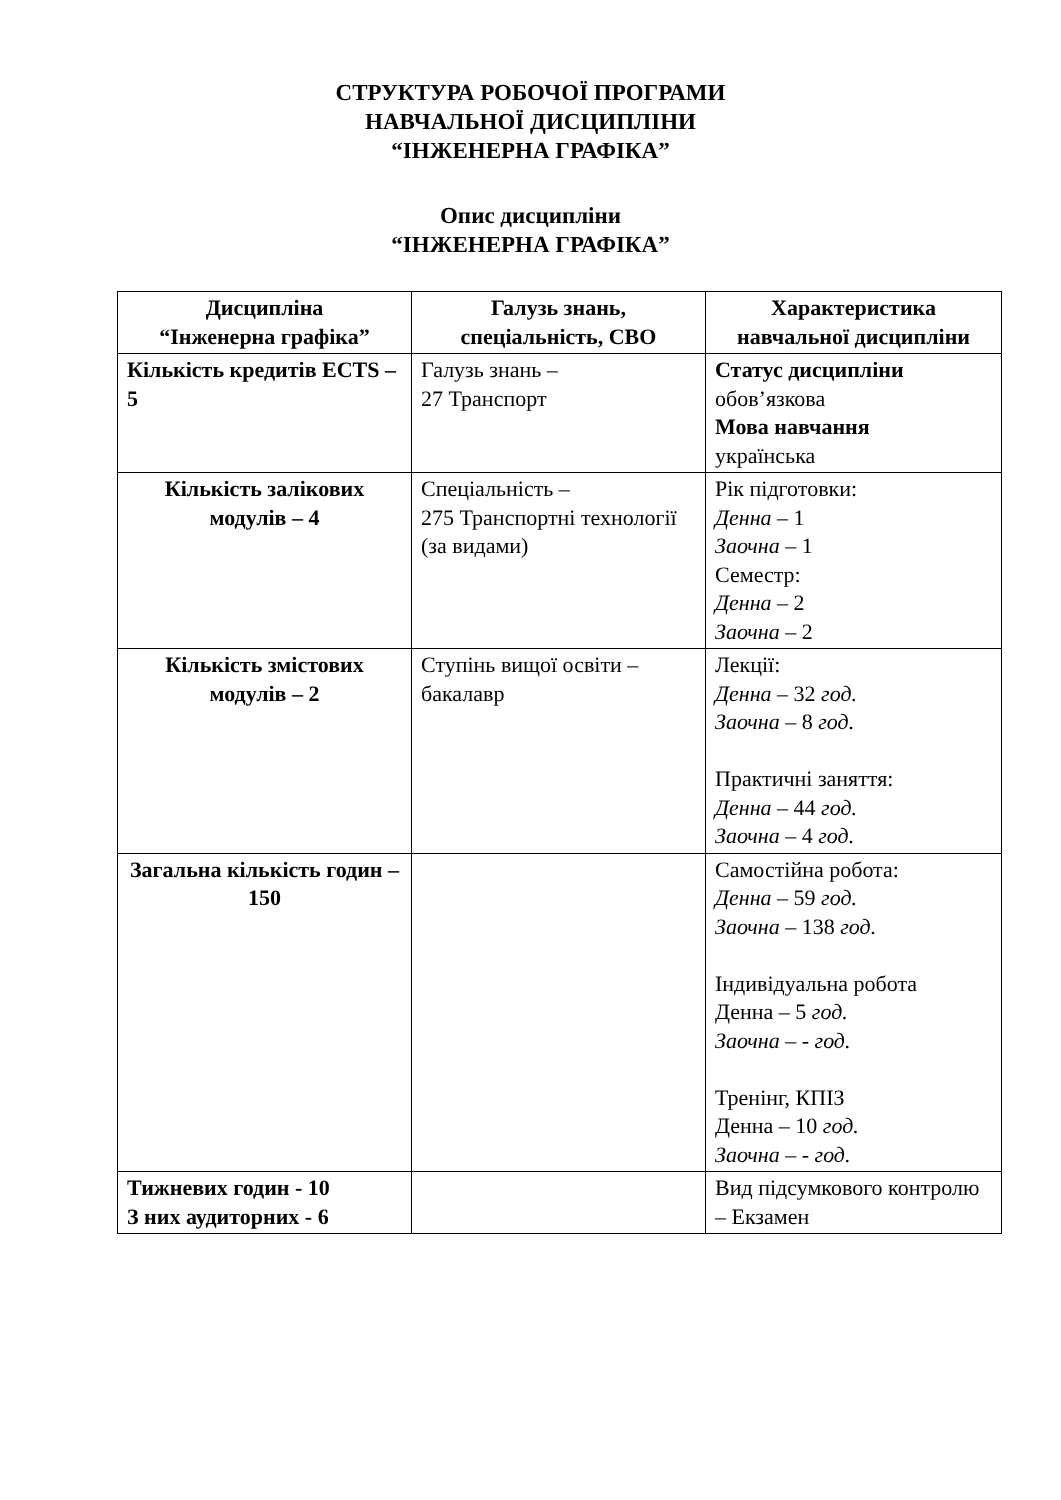СТРУКТУРА РОБОЧОЇ ПРОГРАМИ
НАВЧАЛЬНОЇ ДИСЦИПЛІНИ
“ІНЖЕНЕРНА ГРАФІКА”
Опис дисципліни
“ІНЖЕНЕРНА ГРАФІКА”
| Дисципліна “Інженерна графіка” | Галузь знань, спеціальність, СВО | Характеристика навчальної дисципліни |
| --- | --- | --- |
| Кількість кредитів ECTS – 5 | Галузь знань – 27 Транспорт | Статус дисципліни обов’язкова Мова навчання українська |
| Кількість залікових модулів – 4 | Спеціальність – 275 Транспортні технології (за видами) | Рік підготовки: Денна – 1 Заочна – 1 Семестр: Денна – 2 Заочна – 2 |
| Кількість змістових модулів – 2 | Ступінь вищої освіти – бакалавр | Лекції: Денна – 32 год. Заочна – 8 год. Практичні заняття: Денна – 44 год. Заочна – 4 год. |
| Загальна кількість годин – 150 | | Самостійна робота: Денна – 59 год. Заочна – 138 год. Індивідуальна робота Денна – 5 год. Заочна – - год. Тренінг, КПІЗ Денна – 10 год. Заочна – - год. |
| Тижневих годин - 10 З них аудиторних - 6 | | Вид підсумкового контролю – Екзамен |